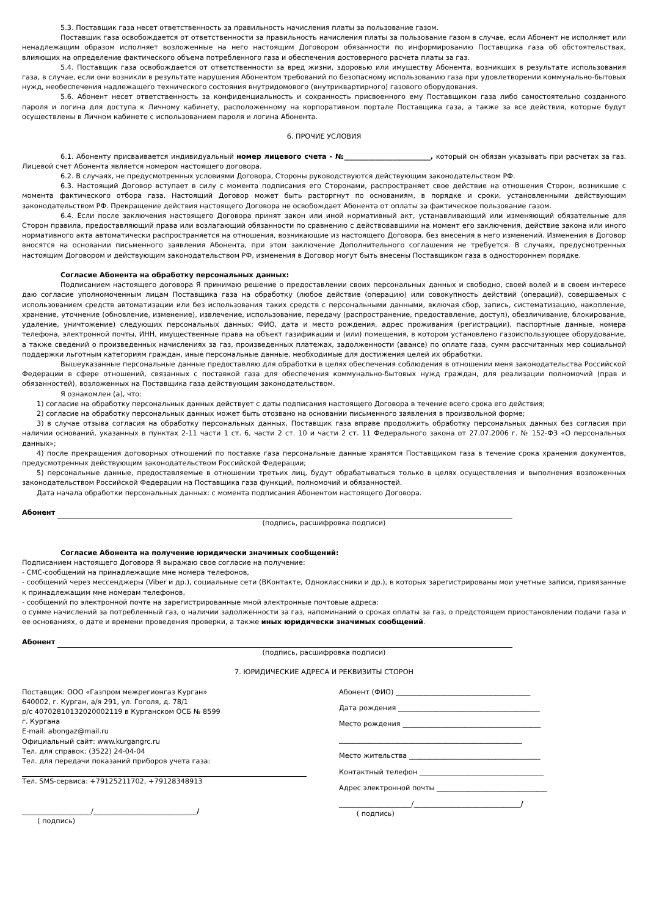5.3. Поставщик газа несет ответственность за правильность начисления платы за пользование газом.
Поставщик газа освобождается от ответственности за правильность начисления платы за пользование газом в случае, если Абонент не исполняет или ненадлежащим образом исполняет возложенные на него настоящим Договором обязанности по информированию Поставщика газа об обстоятельствах, влияющих на определение фактического объема потребленного газа и обеспечения достоверного расчета платы за газ.
5.4. Поставщик газа освобождается от ответственности за вред жизни, здоровью или имуществу Абонента, возникших в результате использования газа, в случае, если они возникли в результате нарушения Абонентом требований по безопасному использованию газа при удовлетворении коммунально-бытовых нужд, необеспечения надлежащего технического состояния внутридомового (внутриквартирного) газового оборудования.
5.6. Абонент несет ответственность за конфиденциальность и сохранность присвоенного ему Поставщиком газа либо самостоятельно созданного пароля и логина для доступа к Личному кабинету, расположенному на корпоративном портале Поставщика газа, а также за все действия, которые будут осуществлены в Личном кабинете с использованием пароля и логина Абонента.
6. ПРОЧИЕ УСЛОВИЯ
6.1. Абоненту присваивается индивидуальный номер лицевого счета - №_________________________, который он обязан указывать при расчетах за газ. Лицевой счет Абонента является номером настоящего договора.
6.2. В случаях, не предусмотренных условиями Договора, Стороны руководствуются действующим законодательством РФ.
6.3. Настоящий Договор вступает в силу с момента подписания его Сторонами, распространяет свое действие на отношения Сторон, возникшие с момента фактического отбора газа. Настоящий Договор может быть расторгнут по основаниям, в порядке и сроки, установленными действующим законодательством РФ. Прекращение действия настоящего Договора не освобождает Абонента от оплаты за фактическое пользование газом.
6.4. Если после заключения настоящего Договора принят закон или иной нормативный акт, устанавливающий или изменяющий обязательные для Сторон правила, предоставляющий права или возлагающий обязанности по сравнению с действовавшими на момент его заключения, действие закона или иного нормативного акта автоматически распространяется на отношения, возникающие из настоящего Договора, без внесения в него изменений. Изменения в Договор вносятся на основании письменного заявления Абонента, при этом заключение Дополнительного соглашения не требуется. В случаях, предусмотренных настоящим Договором и действующим законодательством РФ, изменения в Договор могут быть внесены Поставщиком газа в одностороннем порядке.
Согласие Абонента на обработку персональных данных:
Подписанием настоящего договора Я принимаю решение о предоставлении своих персональных данных и свободно, своей волей и в своем интересе даю согласие уполномоченным лицам Поставщика газа на обработку (любое действие (операцию) или совокупность действий (операций), совершаемых с использованием средств автоматизации или без использования таких средств с персональными данными, включая сбор, запись, систематизацию, накопление, хранение, уточнение (обновление, изменение), извлечение, использование, передачу (распространение, предоставление, доступ), обезличивание, блокирование, удаление, уничтожение) следующих персональных данных: ФИО, дата и место рождения, адрес проживания (регистрации), паспортные данные, номера телефона, электронной почты, ИНН, имущественные права на объект газификации и (или) помещения, в котором установлено газоиспользующее оборудование, а также сведений о произведенных начислениях за газ, произведенных платежах, задолженности (авансе) по оплате газа, сумм рассчитанных мер социальной поддержки льготным категориям граждан, иные персональные данные, необходимые для достижения целей их обработки.
Вышеуказанные персональные данные предоставляю для обработки в целях обеспечения соблюдения в отношении меня законодательства Российской Федерации в сфере отношений, связанных с поставкой газа для обеспечения коммунально-бытовых нужд граждан, для реализации полномочий (прав и обязанностей), возложенных на Поставщика газа действующим законодательством.
Я ознакомлен (а), что:
1) согласие на обработку персональных данных действует с даты подписания настоящего Договора в течение всего срока его действия;
2) согласие на обработку персональных данных может быть отозвано на основании письменного заявления в произвольной форме;
3) в случае отзыва согласия на обработку персональных данных, Поставщик газа вправе продолжить обработку персональных данных без согласия при наличии оснований, указанных в пунктах 2-11 части 1 ст. 6, части 2 ст. 10 и части 2 ст. 11 Федерального закона от 27.07.2006 г. № 152-ФЗ «О персональных данных»;
4) после прекращения договорных отношений по поставке газа персональные данные хранятся Поставщиком газа в течение срока хранения документов, предусмотренных действующим законодательством Российской Федерации;
5) персональные данные, предоставляемые в отношении третьих лиц, будут обрабатываться только в целях осуществления и выполнения возложенных законодательством Российской Федерации на Поставщика газа функций, полномочий и обязанностей.
Дата начала обработки персональных данных: с момента подписания Абонентом настоящего Договора.
Абонент
(подпись, расшифровка подписи)
Согласие Абонента на получение юридически значимых сообщений:
Подписанием настоящего Договора Я выражаю свое согласие на получение:
- СМС-сообщений на принадлежащие мне номера телефонов,
- сообщений через мессенджеры (Viber и др.), социальные сети (ВКонтакте, Одноклассники и др.), в которых зарегистрированы мои учетные записи, привязанные к принадлежащим мне номерам телефонов,
- сообщений по электронной почте на зарегистрированные мной электронные почтовые адреса:
о сумме начислений за потребленный газ, о наличии задолженности за газ, напоминаний о сроках оплаты за газ, о предстоящем приостановлении подачи газа и ее основаниях, о дате и времени проведения проверки, а также иных юридически значимых сообщений.
Абонент
(подпись, расшифровка подписи)
7. ЮРИДИЧЕСКИЕ АДРЕСА И РЕКВИЗИТЫ СТОРОН
Поставщик: ООО «Газпром межрегионгаз Курган»
640002, г. Курган, а/я 291, ул. Гоголя, д. 78/1
р/с 40702810132020002119 в Курганском ОСБ № 8599
г. Кургана
E-mail: abongaz@mail.ru
Официальный сайт: www.kurgangrc.ru
Тел. для справок: (3522) 24-04-04
Тел. для передачи показаний приборов учета газа:
Тел. SMS-сервиса: +79125211702, +79128348913
____________________/______________________________/
( подпись)
Абонент (ФИО) _______________________________________
Дата рождения _________________________________________
Место рождения ________________________________________
_____________________________________________________
Место жительства ______________________________________
Контактный телефон ____________________________________
Адрес электронной почты ________________________________
_____________________/_______________________________/
( подпись)